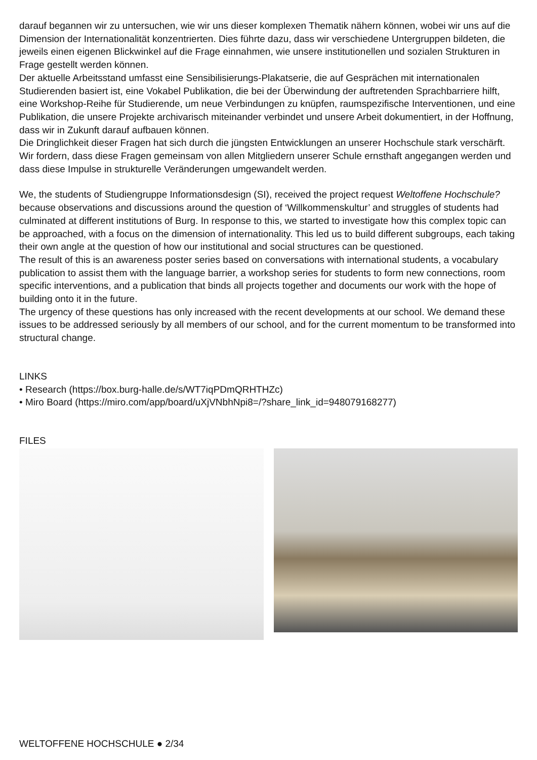darauf begannen wir zu untersuchen, wie wir uns dieser komplexen Thematik nähern können, wobei wir uns auf die Dimension der Internationalität konzentrierten. Dies führte dazu, dass wir verschiedene Untergruppen bildeten, die jeweils einen eigenen Blickwinkel auf die Frage einnahmen, wie unsere institutionellen und sozialen Strukturen in Frage gestellt werden können.
Der aktuelle Arbeitsstand umfasst eine Sensibilisierungs-Plakatserie, die auf Gesprächen mit internationalen Studierenden basiert ist, eine Vokabel Publikation, die bei der Überwindung der auftretenden Sprachbarriere hilft, eine Workshop-Reihe für Studierende, um neue Verbindungen zu knüpfen, raumspezifische Interventionen, und eine Publikation, die unsere Projekte archivarisch miteinander verbindet und unsere Arbeit dokumentiert, in der Hoffnung, dass wir in Zukunft darauf aufbauen können.
Die Dringlichkeit dieser Fragen hat sich durch die jüngsten Entwicklungen an unserer Hochschule stark verschärft. Wir fordern, dass diese Fragen gemeinsam von allen Mitgliedern unserer Schule ernsthaft angegangen werden und dass diese Impulse in strukturelle Veränderungen umgewandelt werden.
We, the students of Studiengruppe Informationsdesign (SI), received the project request Weltoffene Hochschule? because observations and discussions around the question of ‘Willkommenskultur’ and struggles of students had culminated at different institutions of Burg. In response to this, we started to investigate how this complex topic can be approached, with a focus on the dimension of internationality. This led us to build different subgroups, each taking their own angle at the question of how our institutional and social structures can be questioned.
The result of this is an awareness poster series based on conversations with international students, a vocabulary publication to assist them with the language barrier, a workshop series for students to form new connections, room specific interventions, and a publication that binds all projects together and documents our work with the hope of building onto it in the future.
The urgency of these questions has only increased with the recent developments at our school. We demand these issues to be addressed seriously by all members of our school, and for the current momentum to be transformed into structural change.
LINKS
• Research (https://box.burg-halle.de/s/WT7iqPDmQRHTHZc)
• Miro Board (https://miro.com/app/board/uXjVNbhNpi8=/?share_link_id=948079168277)
FILES
WELTOFFENE HOCHSCHULE ● 2/34